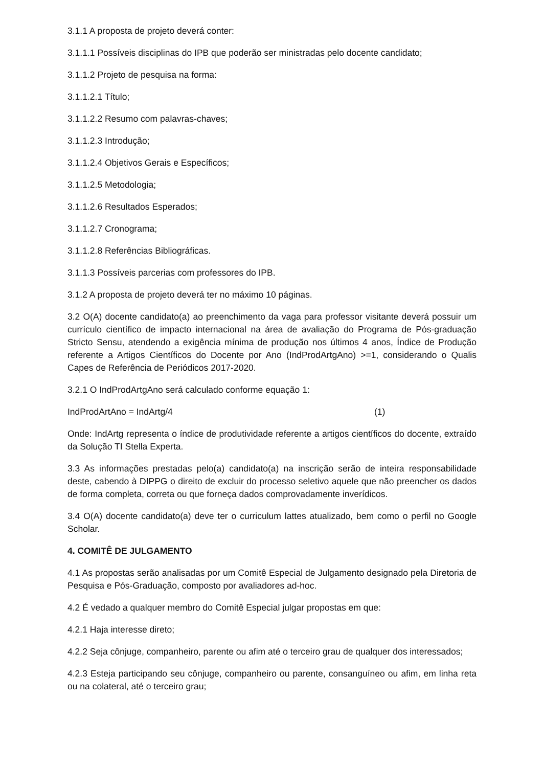3.1.1 A proposta de projeto deverá conter:
3.1.1.1 Possíveis disciplinas do IPB que poderão ser ministradas pelo docente candidato;
3.1.1.2 Projeto de pesquisa na forma:
3.1.1.2.1 Título;
3.1.1.2.2 Resumo com palavras-chaves;
3.1.1.2.3 Introdução;
3.1.1.2.4 Objetivos Gerais e Específicos;
3.1.1.2.5 Metodologia;
3.1.1.2.6 Resultados Esperados;
3.1.1.2.7 Cronograma;
3.1.1.2.8 Referências Bibliográficas.
3.1.1.3 Possíveis parcerias com professores do IPB.
3.1.2 A proposta de projeto deverá ter no máximo 10 páginas.
3.2 O(A) docente candidato(a) ao preenchimento da vaga para professor visitante deverá possuir um currículo científico de impacto internacional na área de avaliação do Programa de Pós-graduação Stricto Sensu, atendendo a exigência mínima de produção nos últimos 4 anos, Índice de Produção referente a Artigos Científicos do Docente por Ano (IndProdArtgAno) >=1, considerando o Qualis Capes de Referência de Periódicos 2017-2020.
3.2.1 O IndProdArtgAno será calculado conforme equação 1:
IndProdArtAno = IndArtg/4 (1)
Onde: IndArtg representa o índice de produtividade referente a artigos científicos do docente, extraído da Solução TI Stella Experta.
3.3 As informações prestadas pelo(a) candidato(a) na inscrição serão de inteira responsabilidade deste, cabendo à DIPPG o direito de excluir do processo seletivo aquele que não preencher os dados de forma completa, correta ou que forneça dados comprovadamente inverídicos.
3.4 O(A) docente candidato(a) deve ter o curriculum lattes atualizado, bem como o perfil no Google Scholar.
4. COMITÊ DE JULGAMENTO
4.1 As propostas serão analisadas por um Comitê Especial de Julgamento designado pela Diretoria de Pesquisa e Pós-Graduação, composto por avaliadores ad-hoc.
4.2 É vedado a qualquer membro do Comitê Especial julgar propostas em que:
4.2.1 Haja interesse direto;
4.2.2 Seja cônjuge, companheiro, parente ou afim até o terceiro grau de qualquer dos interessados;
4.2.3 Esteja participando seu cônjuge, companheiro ou parente, consanguíneo ou afim, em linha reta ou na colateral, até o terceiro grau;